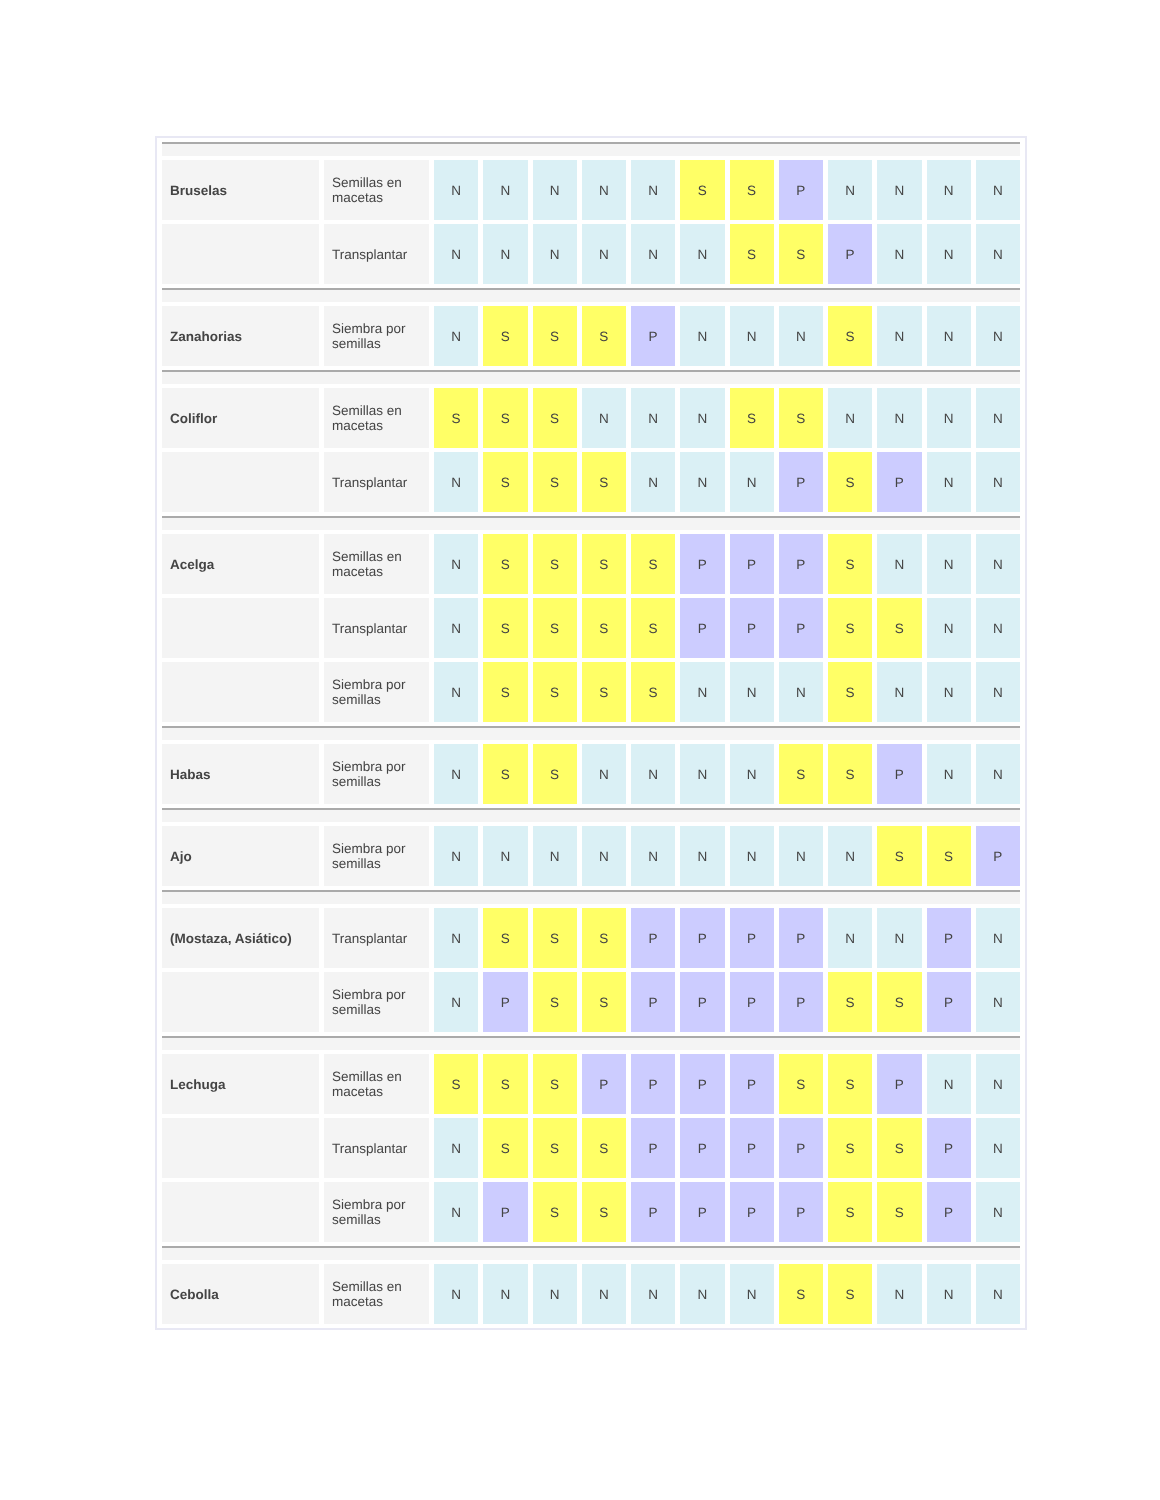| Bruselas | Semillas en macetas | N | N | N | N | N | S | S | P | N | N | N | N |
| | Transplantar | N | N | N | N | N | N | S | S | P | N | N | N |
| Zanahorias | Siembra por semillas | N | S | S | S | P | N | N | N | S | N | N | N |
| Coliflor | Semillas en macetas | S | S | S | N | N | N | S | S | N | N | N | N |
| | Transplantar | N | S | S | S | N | N | N | P | S | P | N | N |
| Acelga | Semillas en macetas | N | S | S | S | S | P | P | P | S | N | N | N |
| | Transplantar | N | S | S | S | S | P | P | P | S | S | N | N |
| | Siembra por semillas | N | S | S | S | S | N | N | N | S | N | N | N |
| Habas | Siembra por semillas | N | S | S | N | N | N | N | S | S | P | N | N |
| Ajo | Siembra por semillas | N | N | N | N | N | N | N | N | N | S | S | P |
| (Mostaza, Asiático) | Transplantar | N | S | S | S | P | P | P | P | N | N | P | N |
| | Siembra por semillas | N | P | S | S | P | P | P | P | S | S | P | N |
| Lechuga | Semillas en macetas | S | S | S | P | P | P | P | S | S | P | N | N |
| | Transplantar | N | S | S | S | P | P | P | P | S | S | P | N |
| | Siembra por semillas | N | P | S | S | P | P | P | P | S | S | P | N |
| Cebolla | Semillas en macetas | N | N | N | N | N | N | N | S | S | N | N | N |